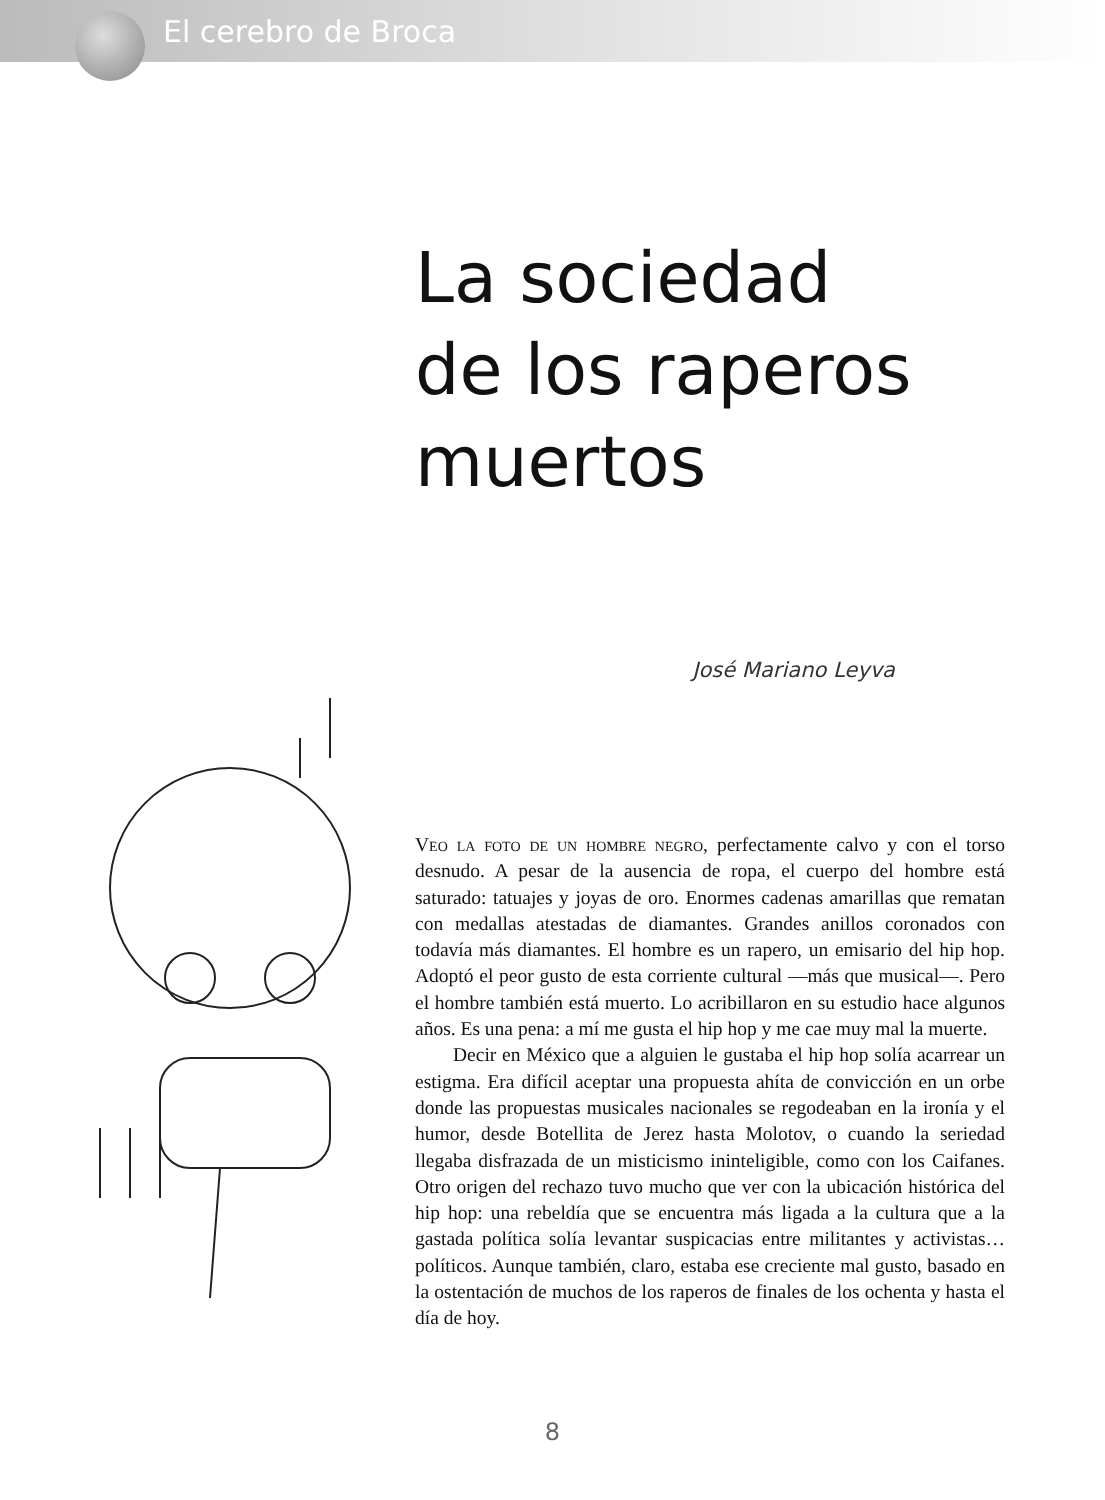El cerebro de Broca
La sociedad
de los raperos
muertos
José Mariano Leyva
Veo la foto de un hombre negro, perfectamente calvo y con el torso desnudo. A pesar de la ausencia de ropa, el cuerpo del hombre está saturado: tatuajes y joyas de oro. Enormes cadenas amarillas que rematan con medallas atestadas de diamantes. Grandes anillos coronados con todavía más diamantes. El hombre es un rapero, un emisario del hip hop. Adoptó el peor gusto de esta corriente cultural —más que musical—. Pero el hombre también está muerto. Lo acribillaron en su estudio hace algunos años. Es una pena: a mí me gusta el hip hop y me cae muy mal la muerte.
Decir en México que a alguien le gustaba el hip hop solía acarrear un estigma. Era difícil aceptar una propuesta ahíta de convicción en un orbe donde las propuestas musicales nacionales se regodeaban en la ironía y el humor, desde Botellita de Jerez hasta Molotov, o cuando la seriedad llegaba disfrazada de un misticismo ininteligible, como con los Caifanes. Otro origen del rechazo tuvo mucho que ver con la ubicación histórica del hip hop: una rebeldía que se encuentra más ligada a la cultura que a la gastada política solía levantar suspicacias entre militantes y activistas… políticos. Aunque también, claro, estaba ese creciente mal gusto, basado en la ostentación de muchos de los raperos de finales de los ochenta y hasta el día de hoy.
8